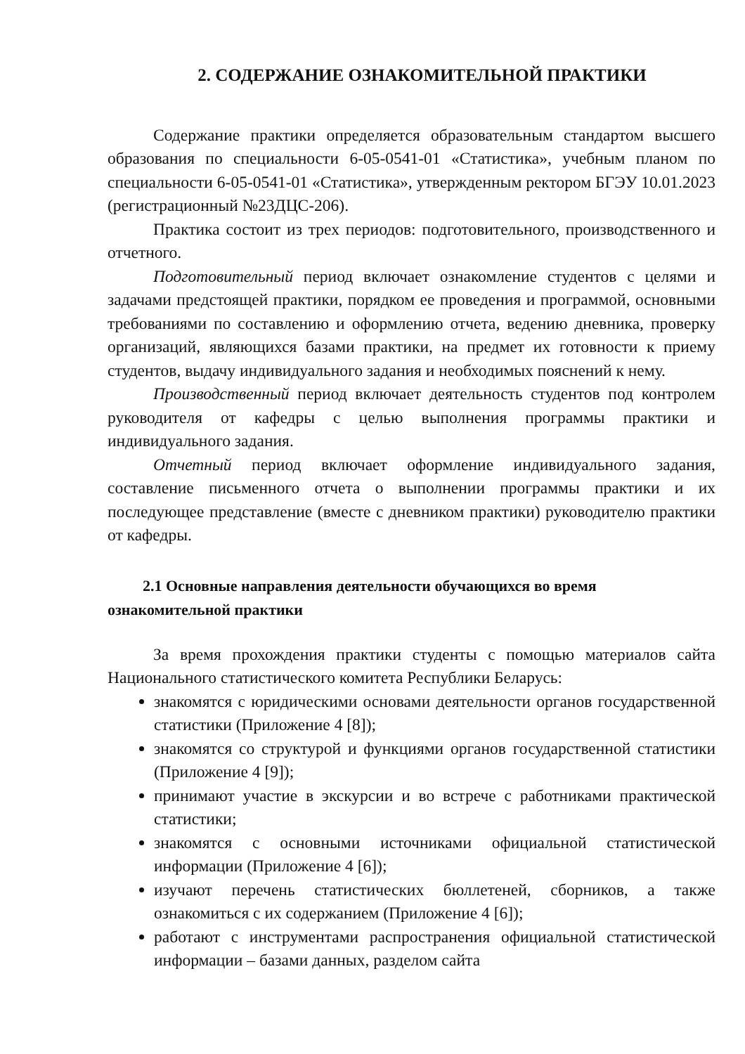2. СОДЕРЖАНИЕ ОЗНАКОМИТЕЛЬНОЙ ПРАКТИКИ
Содержание практики определяется образовательным стандартом высшего образования по специальности 6-05-0541-01 «Статистика», учебным планом по специальности 6-05-0541-01 «Статистика», утвержденным ректором БГЭУ 10.01.2023 (регистрационный №23ДЦС-206).
Практика состоит из трех периодов: подготовительного, производственного и отчетного.
Подготовительный период включает ознакомление студентов с целями и задачами предстоящей практики, порядком ее проведения и программой, основными требованиями по составлению и оформлению отчета, ведению дневника, проверку организаций, являющихся базами практики, на предмет их готовности к приему студентов, выдачу индивидуального задания и необходимых пояснений к нему.
Производственный период включает деятельность студентов под контролем руководителя от кафедры с целью выполнения программы практики и индивидуального задания.
Отчетный период включает оформление индивидуального задания, составление письменного отчета о выполнении программы практики и их последующее представление (вместе с дневником практики) руководителю практики от кафедры.
2.1 Основные направления деятельности обучающихся во время ознакомительной практики
За время прохождения практики студенты с помощью материалов сайта Национального статистического комитета Республики Беларусь:
знакомятся с юридическими основами деятельности органов государственной статистики (Приложение 4 [8]);
знакомятся со структурой и функциями органов государственной статистики (Приложение 4 [9]);
принимают участие в экскурсии и во встрече с работниками практической статистики;
знакомятся с основными источниками официальной статистической информации (Приложение 4 [6]);
изучают перечень статистических бюллетеней, сборников, а также ознакомиться с их содержанием (Приложение 4 [6]);
работают с инструментами распространения официальной статистической информации – базами данных, разделом сайта